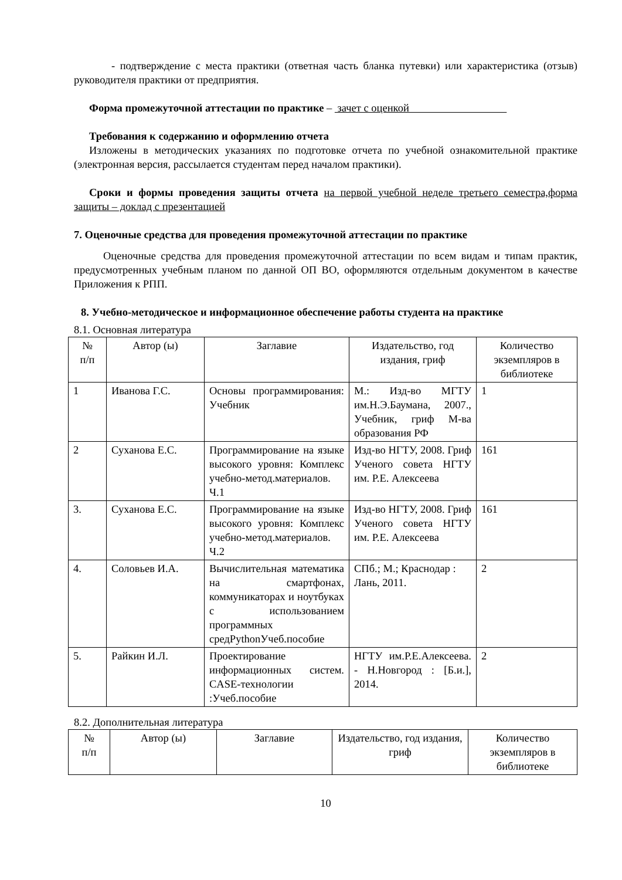- подтверждение с места практики (ответная часть бланка путевки) или характеристика (отзыв) руководителя практики от предприятия.
Форма промежуточной аттестации по практике – зачет с оценкой
Требования к содержанию и оформлению отчета
Изложены в методических указаниях по подготовке отчета по учебной ознакомительной практике (электронная версия, рассылается студентам перед началом практики).
Сроки и формы проведения защиты отчета на первой учебной неделе третьего семестра,форма защиты – доклад с презентацией
7. Оценочные средства для проведения промежуточной аттестации по практике
Оценочные средства для проведения промежуточной аттестации по всем видам и типам практик, предусмотренных учебным планом по данной ОП ВО, оформляются отдельным документом в качестве Приложения к РПП.
8. Учебно-методическое и информационное обеспечение работы студента на практике
8.1. Основная литература
| № п/п | Автор (ы) | Заглавие | Издательство, год издания, гриф | Количество экземпляров в библиотеке |
| --- | --- | --- | --- | --- |
| 1 | Иванова Г.С. | Основы программирования: Учебник | М.: Изд-во МГТУ им.Н.Э.Баумана, 2007., Учебник, гриф М-ва образования РФ | 1 |
| 2 | Суханова Е.С. | Программирование на языке высокого уровня: Комплекс учебно-метод.материалов. Ч.1 | Изд-во НГТУ, 2008. Гриф Ученого совета НГТУ им. Р.Е. Алексеева | 161 |
| 3. | Суханова Е.С. | Программирование на языке высокого уровня: Комплекс учебно-метод.материалов. Ч.2 | Изд-во НГТУ, 2008. Гриф Ученого совета НГТУ им. Р.Е. Алексеева | 161 |
| 4. | Соловьев И.А. | Вычислительная математика на смартфонах, коммуникаторах и ноутбуках с использованием программных средPythonУчеб.пособие | СПб.; М.; Краснодар : Лань, 2011. | 2 |
| 5. | Райкин И.Л. | Проектирование информационных систем. CASE-технологии :Учеб.пособие | НГТУ им.Р.Е.Алексеева. - Н.Новгород : [Б.и.], 2014. | 2 |
8.2. Дополнительная литература
| № п/п | Автор (ы) | Заглавие | Издательство, год издания, гриф | Количество экземпляров в библиотеке |
| --- | --- | --- | --- | --- |
10